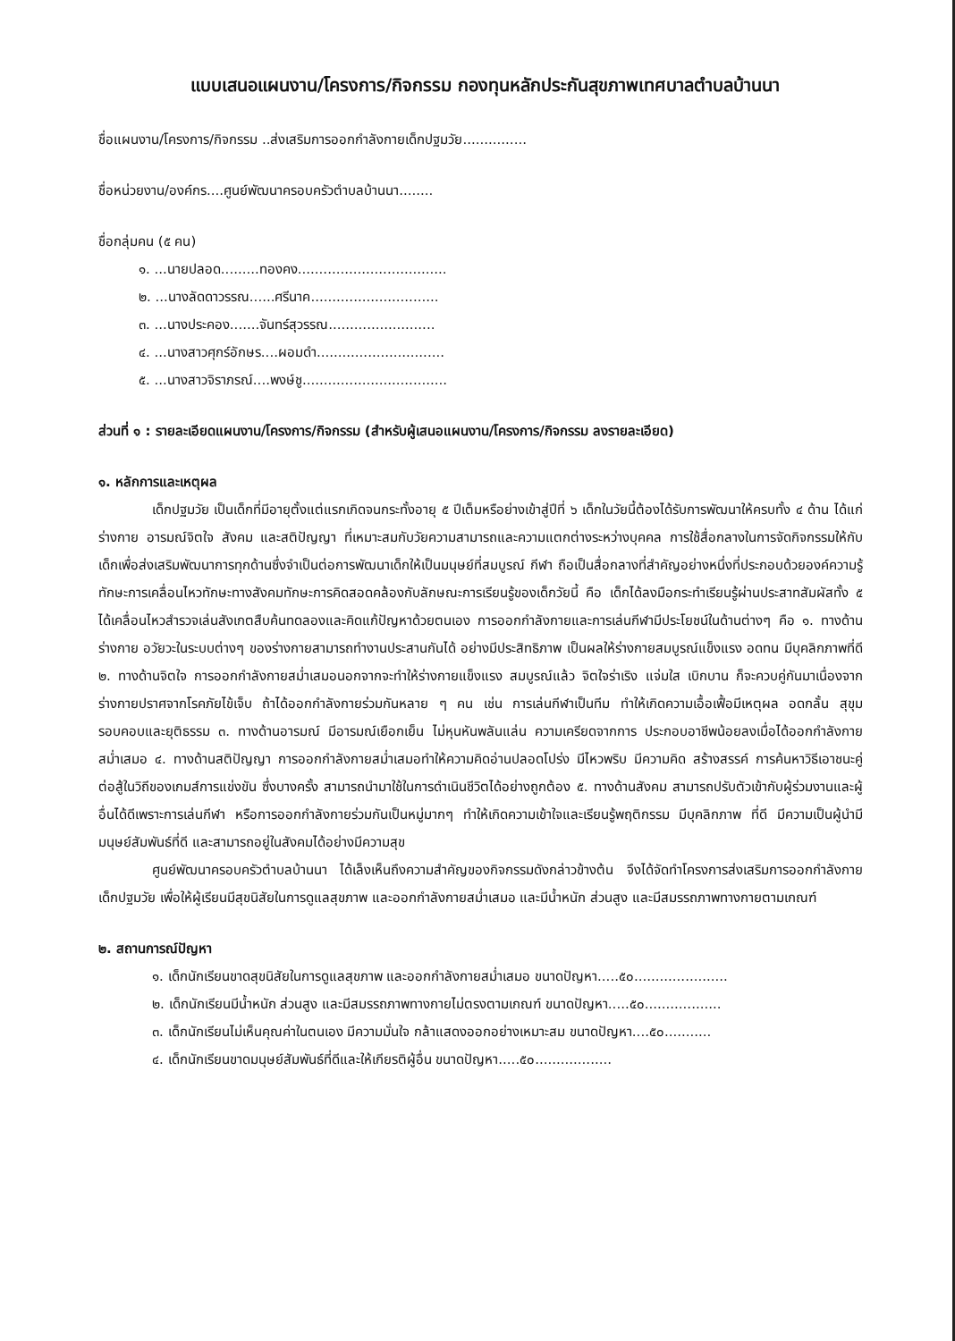แบบเสนอแผนงาน/โครงการ/กิจกรรม กองทุนหลักประกันสุขภาพเทศบาลตำบลบ้านนา
ชื่อแผนงาน/โครงการ/กิจกรรม ..ส่งเสริมการออกกำลังกายเด็กปฐมวัย...............
ชื่อหน่วยงาน/องค์กร....ศูนย์พัฒนาครอบครัวตำบลบ้านนา........
ชื่อกลุ่มคน (๕ คน)
๑. ...นายปลอด.........ทองคง...................................
๒. ...นางลัดดาวรรณ......ศรีนาค..............................
๓. ...นางประคอง.......จันทร์สุวรรณ.........................
๔. ...นางสาวศุกร์อักษร....ผอมดำ..............................
๕. ...นางสาวจิราภรณ์....พงษ์ชู..................................
ส่วนที่ ๑ : รายละเอียดแผนงาน/โครงการ/กิจกรรม (สำหรับผู้เสนอแผนงาน/โครงการ/กิจกรรม ลงรายละเอียด)
๑. หลักการและเหตุผล
เด็กปฐมวัย เป็นเด็กที่มีอายุตั้งแต่แรกเกิดจนกระทั้งอายุ ๕ ปีเต็มหรือย่างเข้าสู่ปีที่ ๖ เด็กในวัยนี้ต้องได้รับการพัฒนาให้ครบทั้ง ๔ ด้าน ได้แก่ ร่างกาย อารมณ์จิตใจ สังคม และสติปัญญา ที่เหมาะสมกับวัยความสามารถและความแตกต่างระหว่างบุคคล การใช้สื่อกลางในการจัดกิจกรรมให้กับเด็กเพื่อส่งเสริมพัฒนาการทุกด้านซึ่งจำเป็นต่อการพัฒนาเด็กให้เป็นมนุษย์ที่สมบูรณ์ กีฬา ถือเป็นสื่อกลางที่สำคัญอย่างหนึ่งที่ประกอบด้วยองค์ความรู้ ทักษะการเคลื่อนไหวทักษะทางสังคมทักษะการคิดสอดคล้องกับลักษณะการเรียนรู้ของเด็กวัยนี้ คือ เด็กได้ลงมือกระทำเรียนรู้ผ่านประสาทสัมผัสทั้ง ๕ ได้เคลื่อนไหวสำรวจเล่นสังเกตสืบค้นทดลองและคิดแก้ปัญหาด้วยตนเอง การออกกำลังกายและการเล่นกีฬามีประโยชน์ในด้านต่างๆ คือ ๑. ทางด้านร่างกาย อวัยวะในระบบต่างๆ ของร่างกายสามารถทำงานประสานกันได้ อย่างมีประสิทธิภาพ เป็นผลให้ร่างกายสมบูรณ์แข็งแรง อดทน มีบุคลิกภาพที่ดี ๒. ทางด้านจิตใจ การออกกำลังกายสม่ำเสมอนอกจากจะทำให้ร่างกายแข็งแรง สมบูรณ์แล้ว จิตใจร่าเริง แจ่มใส เบิกบาน ก็จะควบคู่กันมาเนื่องจากร่างกายปราศจากโรคภัยไข้เจ็บ ถ้าได้ออกกำลังกายร่วมกันหลาย ๆ คน เช่น การเล่นกีฬาเป็นทีม ทำให้เกิดความเอื้อเฟื้อมีเหตุผล อดกลั้น สุขุม รอบคอบและยุติธรรม ๓. ทางด้านอารมณ์ มีอารมณ์เยือกเย็น ไม่หุนหันพลันแล่น ความเครียดจากการ ประกอบอาชีพน้อยลงเมื่อได้ออกกำลังกายสม่ำเสมอ ๔. ทางด้านสติปัญญา การออกกำลังกายสม่ำเสมอทำให้ความคิดอ่านปลอดโปร่ง มีไหวพริบ มีความคิด สร้างสรรค์ การค้นหาวิธีเอาชนะคู่ต่อสู้ในวิถีของเกมส์การแข่งขัน ซึ่งบางครั้ง สามารถนำมาใช้ในการดำเนินชีวิตได้อย่างถูกต้อง ๕. ทางด้านสังคม สามารถปรับตัวเข้ากับผู้ร่วมงานและผู้อื่นได้ดีเพราะการเล่นกีฬา หรือการออกกำลังกายร่วมกันเป็นหมู่มากๆ ทำให้เกิดความเข้าใจและเรียนรู้พฤติกรรม มีบุคลิกภาพ ที่ดี มีความเป็นผู้นำมีมนุษย์สัมพันธ์ที่ดี และสามารถอยู่ในสังคมได้อย่างมีความสุข
ศูนย์พัฒนาครอบครัวตำบลบ้านนา ได้เล็งเห็นถึงความสำคัญของกิจกรรมดังกล่าวข้างต้น จึงได้จัดทำโครงการส่งเสริมการออกกำลังกายเด็กปฐมวัย เพื่อให้ผู้เรียนมีสุขนิสัยในการดูแลสุขภาพ และออกกำลังกายสม่ำเสมอ และมีน้ำหนัก ส่วนสูง และมีสมรรถภาพทางกายตามเกณฑ์
๒. สถานการณ์ปัญหา
๑. เด็กนักเรียนขาดสุขนิสัยในการดูแลสุขภาพ และออกกำลังกายสม่ำเสมอ ขนาดปัญหา.....๕๐......................
๒. เด็กนักเรียนมีน้ำหนัก ส่วนสูง และมีสมรรถภาพทางกายไม่ตรงตามเกณฑ์ ขนาดปัญหา.....๕๐..................
๓. เด็กนักเรียนไม่เห็นคุณค่าในตนเอง มีความมั่นใจ กล้าแสดงออกอย่างเหมาะสม ขนาดปัญหา....๕๐...........
๔. เด็กนักเรียนขาดมนุษย์สัมพันธ์ที่ดีและให้เกียรติผู้อื่น ขนาดปัญหา.....๕๐..................